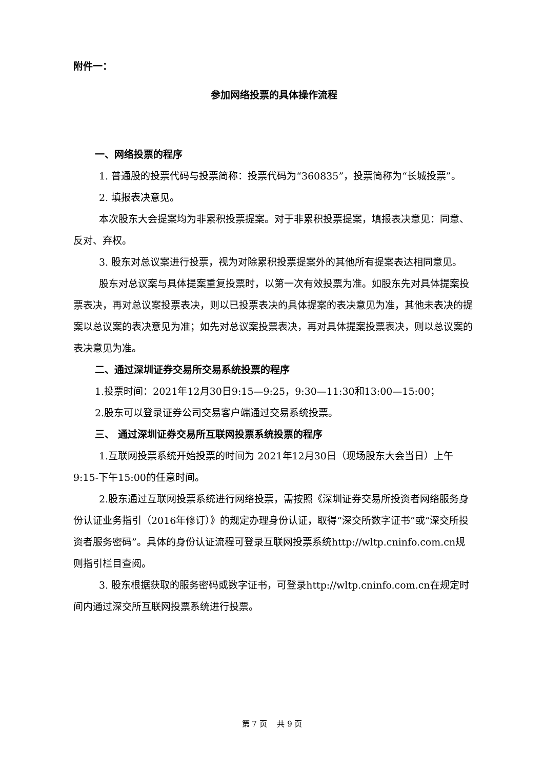附件一：
参加网络投票的具体操作流程
一、网络投票的程序
1. 普通股的投票代码与投票简称：投票代码为“360835”，投票简称为“长城投票”。
2. 填报表决意见。
本次股东大会提案均为非累积投票提案。对于非累积投票提案，填报表决意见：同意、反对、弃权。
3. 股东对总议案进行投票，视为对除累积投票提案外的其他所有提案表达相同意见。
股东对总议案与具体提案重复投票时，以第一次有效投票为准。如股东先对具体提案投票表决，再对总议案投票表决，则以已投票表决的具体提案的表决意见为准，其他未表决的提案以总议案的表决意见为准；如先对总议案投票表决，再对具体提案投票表决，则以总议案的表决意见为准。
二、通过深圳证券交易所交易系统投票的程序
1.投票时间：2021年12月30日9:15—9:25，9:30—11:30和13:00—15:00；
2.股东可以登录证券公司交易客户端通过交易系统投票。
三、 通过深圳证券交易所互联网投票系统投票的程序
1.互联网投票系统开始投票的时间为 2021年12月30日（现场股东大会当日）上午9:15-下午15:00的任意时间。
2.股东通过互联网投票系统进行网络投票，需按照《深圳证券交易所投资者网络服务身份认证业务指引（2016年修订）》的规定办理身份认证，取得“深交所数字证书”或“深交所投资者服务密码”。具体的身份认证流程可登录互联网投票系统http://wltp.cninfo.com.cn规则指引栏目查阅。
3. 股东根据获取的服务密码或数字证书，可登录http://wltp.cninfo.com.cn在规定时间内通过深交所互联网投票系统进行投票。
第 7 页　 共 9 页